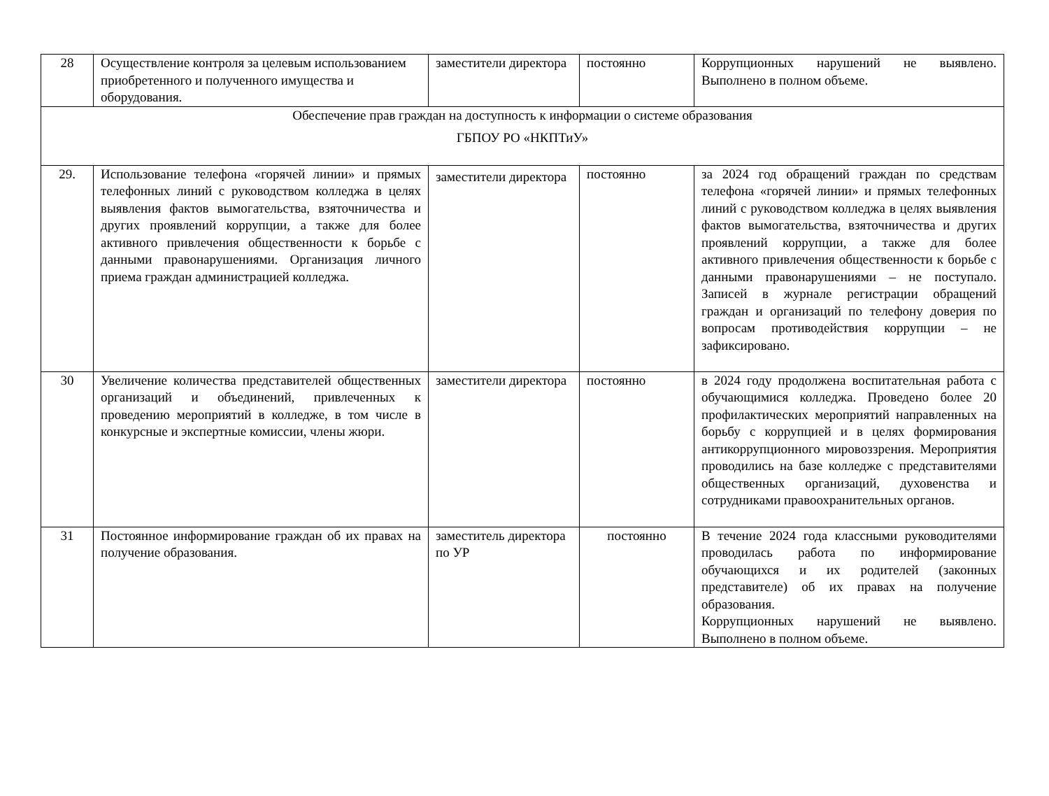| 28 | Осуществление контроля за целевым использованием приобретенного и полученного имущества и оборудования. | заместители директора | постоянно | Коррупционных нарушений не выявлено. Выполнено в полном объеме. |
| Обеспечение прав граждан на доступность к информации о системе образования ГБПОУ РО «НКПТиУ» | | | | |
| 29. | Использование телефона «горячей линии» и прямых телефонных линий с руководством колледжа в целях выявления фактов вымогательства, взяточничества и других проявлений коррупции, а также для более активного привлечения общественности к борьбе с данными правонарушениями. Организация личного приема граждан администрацией колледжа. | заместители директора | постоянно | за 2024 год обращений граждан по средствам телефона «горячей линии» и прямых телефонных линий с руководством колледжа в целях выявления фактов вымогательства, взяточничества и других проявлений коррупции, а также для более активного привлечения общественности к борьбе с данными правонарушениями – не поступало. Записей в журнале регистрации обращений граждан и организаций по телефону доверия по вопросам противодействия коррупции – не зафиксировано. |
| 30 | Увеличение количества представителей общественных организаций и объединений, привлеченных к проведению мероприятий в колледже, в том числе в конкурсные и экспертные комиссии, члены жюри. | заместители директора | постоянно | в 2024 году продолжена воспитательная работа с обучающимися колледжа. Проведено более 20 профилактических мероприятий направленных на борьбу с коррупцией и в целях формирования антикоррупционного мировоззрения. Мероприятия проводились на базе колледже с представителями общественных организаций, духовенства и сотрудниками правоохранительных органов. |
| 31 | Постоянное информирование граждан об их правах на получение образования. | заместитель директора по УР | постоянно | В течение 2024 года классными руководителями проводилась работа по информирование обучающихся и их родителей (законных представителе) об их правах на получение образования. Коррупционных нарушений не выявлено. Выполнено в полном объеме. |